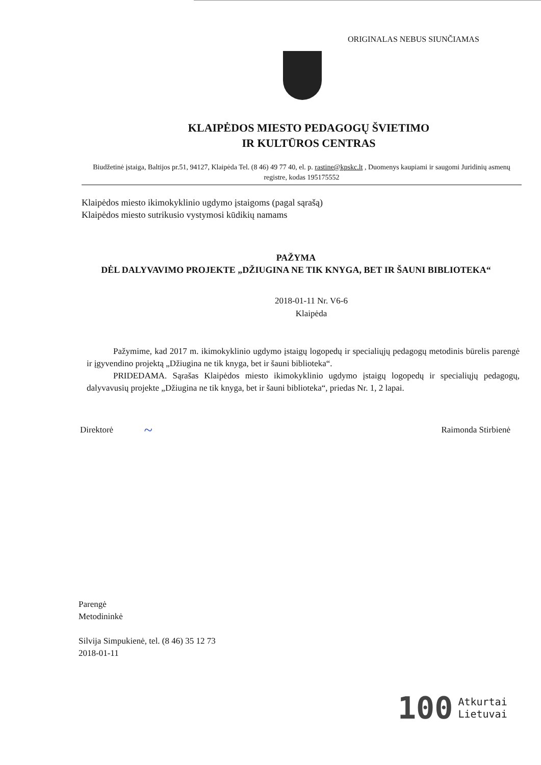ORIGINALAS NEBUS SIUNČIAMAS
KLAIPĖDOS MIESTO PEDAGOGŲ ŠVIETIMO
IR KULTŪROS CENTRAS
Biudžetinė įstaiga, Baltijos pr.51, 94127, Klaipėda Tel. (8 46) 49 77 40, el. p. rastine@kpskc.lt , Duomenys kaupiami ir saugomi Juridinių asmenų registre, kodas 195175552
Klaipėdos miesto ikimokyklinio ugdymo įstaigoms (pagal sąrašą)
Klaipėdos miesto sutrikusio vystymosi kūdikių namams
PAŽYMA
DĖL DALYVAVIMO PROJEKTE „DŽIUGINA NE TIK KNYGA, BET IR ŠAUNI BIBLIOTEKA“
2018-01-11 Nr. V6-6
Klaipėda
Pažymime, kad 2017 m. ikimokyklinio ugdymo įstaigų logopedų ir specialiųjų pedagogų metodinis būrelis parengė ir įgyvendino projektą „Džiugina ne tik knyga, bet ir šauni biblioteka“.
PRIDEDAMA. Sąrašas Klaipėdos miesto ikimokyklinio ugdymo įstaigų logopedų ir specialiųjų pedagogų, dalyvavusių projekte „Džiugina ne tik knyga, bet ir šauni biblioteka“, priedas Nr. 1, 2 lapai.
Direktorė ~ Raimonda Stirbienė
Parengė
Metodininkė
Silvija Simpukienė, tel. (8 46) 35 12 73
2018-01-11
100 Atkurtai
Lietuvai